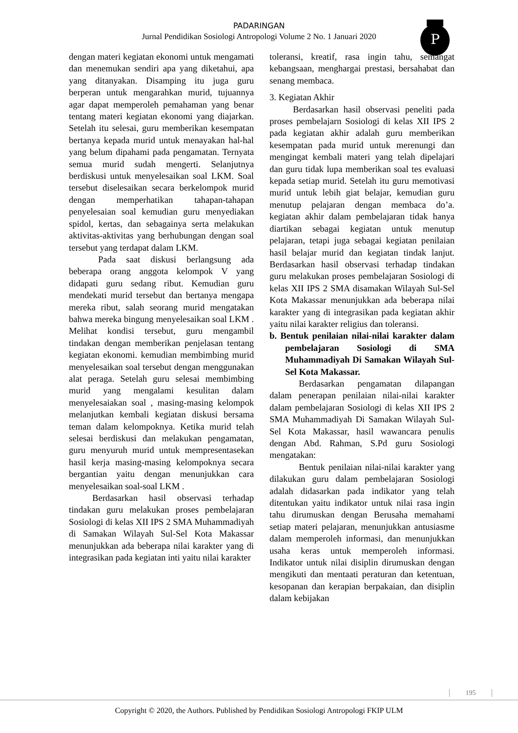PADARINGAN
Jurnal Pendidikan Sosiologi Antropologi Volume 2 No. 1 Januari 2020
P
dengan materi kegiatan ekonomi untuk mengamati dan menemukan sendiri apa yang diketahui, apa yang ditanyakan. Disamping itu juga guru berperan untuk mengarahkan murid, tujuannya agar dapat memperoleh pemahaman yang benar tentang materi kegiatan ekonomi yang diajarkan. Setelah itu selesai, guru memberikan kesempatan bertanya kepada murid untuk menayakan hal-hal yang belum dipahami pada pengamatan. Ternyata semua murid sudah mengerti. Selanjutnya berdiskusi untuk menyelesaikan soal LKM. Soal tersebut diselesaikan secara berkelompok murid dengan memperhatikan tahapan-tahapan penyelesaian soal kemudian guru menyediakan spidol, kertas, dan sebagainya serta melakukan aktivitas-aktivitas yang berhubungan dengan soal tersebut yang terdapat dalam LKM.
Pada saat diskusi berlangsung ada beberapa orang anggota kelompok V yang didapati guru sedang ribut. Kemudian guru mendekati murid tersebut dan bertanya mengapa mereka ribut, salah seorang murid mengatakan bahwa mereka bingung menyelesaikan soal LKM . Melihat kondisi tersebut, guru mengambil tindakan dengan memberikan penjelasan tentang kegiatan ekonomi. kemudian membimbing murid menyelesaikan soal tersebut dengan menggunakan alat peraga. Setelah guru selesai membimbing murid yang mengalami kesulitan dalam menyelesaiakan soal , masing-masing kelompok melanjutkan kembali kegiatan diskusi bersama teman dalam kelompoknya. Ketika murid telah selesai berdiskusi dan melakukan pengamatan, guru menyuruh murid untuk mempresentasekan hasil kerja masing-masing kelompoknya secara bergantian yaitu dengan menunjukkan cara menyelesaikan soal-soal LKM .
Berdasarkan hasil observasi terhadap tindakan guru melakukan proses pembelajaran Sosiologi di kelas XII IPS 2 SMA Muhammadiyah di Samakan Wilayah Sul-Sel Kota Makassar menunjukkan ada beberapa nilai karakter yang di integrasikan pada kegiatan inti yaitu nilai karakter
toleransi, kreatif, rasa ingin tahu, semangat kebangsaan, menghargai prestasi, bersahabat dan senang membaca.
3. Kegiatan Akhir
Berdasarkan hasil observasi peneliti pada proses pembelajarn Sosiologi di kelas XII IPS 2 pada kegiatan akhir adalah guru memberikan kesempatan pada murid untuk merenungi dan mengingat kembali materi yang telah dipelajari dan guru tidak lupa memberikan soal tes evaluasi kepada setiap murid. Setelah itu guru memotivasi murid untuk lebih giat belajar, kemudian guru menutup pelajaran dengan membaca do’a. kegiatan akhir dalam pembelajaran tidak hanya diartikan sebagai kegiatan untuk menutup pelajaran, tetapi juga sebagai kegiatan penilaian hasil belajar murid dan kegiatan tindak lanjut. Berdasarkan hasil observasi terhadap tindakan guru melakukan proses pembelajaran Sosiologi di kelas XII IPS 2 SMA disamakan Wilayah Sul-Sel Kota Makassar menunjukkan ada beberapa nilai karakter yang di integrasikan pada kegiatan akhir yaitu nilai karakter religius dan toleransi.
b. Bentuk penilaian nilai-nilai karakter dalam pembelajaran Sosiologi di SMA Muhammadiyah Di Samakan Wilayah Sul-Sel Kota Makassar.
Berdasarkan pengamatan dilapangan dalam penerapan penilaian nilai-nilai karakter dalam pembelajaran Sosiologi di kelas XII IPS 2 SMA Muhammadiyah Di Samakan Wilayah Sul-Sel Kota Makassar, hasil wawancara penulis dengan Abd. Rahman, S.Pd guru Sosiologi mengatakan:
Bentuk penilaian nilai-nilai karakter yang dilakukan guru dalam pembelajaran Sosiologi adalah didasarkan pada indikator yang telah ditentukan yaitu indikator untuk nilai rasa ingin tahu dirumuskan dengan Berusaha memahami setiap materi pelajaran, menunjukkan antusiasme dalam memperoleh informasi, dan menunjukkan usaha keras untuk memperoleh informasi. Indikator untuk nilai disiplin dirumuskan dengan mengikuti dan mentaati peraturan dan ketentuan, kesopanan dan kerapian berpakaian, dan disiplin dalam kebijakan
195
Copyright © 2020, the Authors. Published by Pendidikan Sosiologi Antropologi FKIP ULM